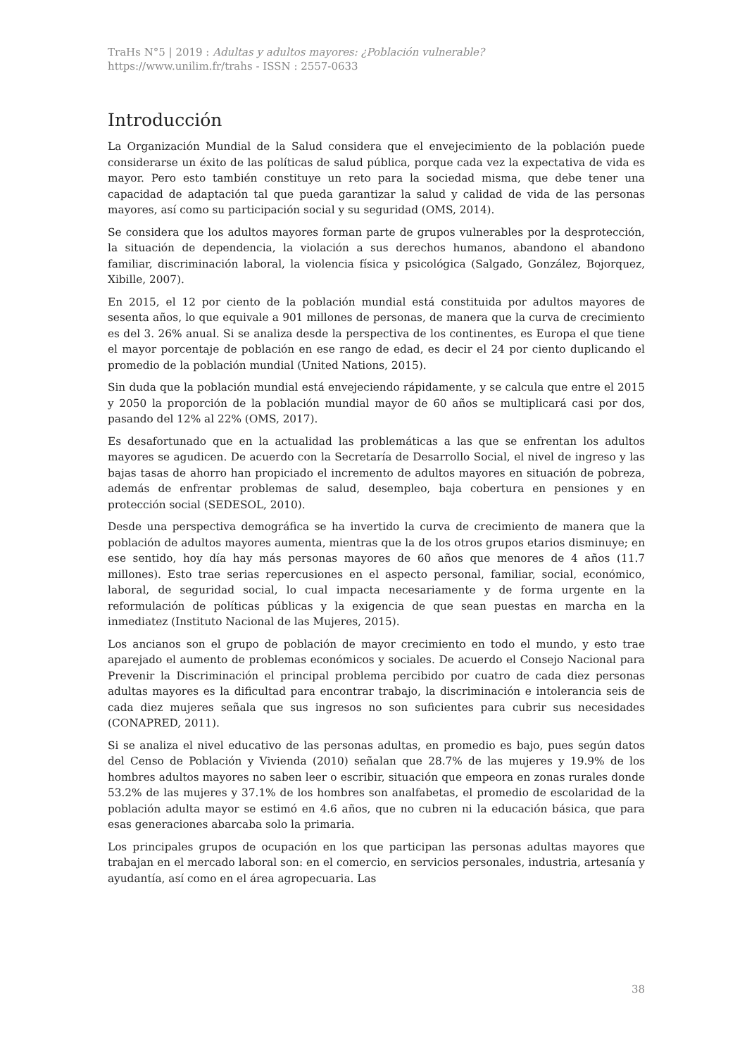TraHs N°5 | 2019 : Adultas y adultos mayores: ¿Población vulnerable?
https://www.unilim.fr/trahs - ISSN : 2557-0633
Introducción
La Organización Mundial de la Salud considera que el envejecimiento de la población puede considerarse un éxito de las políticas de salud pública, porque cada vez la expectativa de vida es mayor. Pero esto también constituye un reto para la sociedad misma, que debe tener una capacidad de adaptación tal que pueda garantizar la salud y calidad de vida de las personas mayores, así como su participación social y su seguridad (OMS, 2014).
Se considera que los adultos mayores forman parte de grupos vulnerables por la desprotección, la situación de dependencia, la violación a sus derechos humanos, abandono el abandono familiar, discriminación laboral, la violencia física y psicológica (Salgado, González, Bojorquez, Xibille, 2007).
En 2015, el 12 por ciento de la población mundial está constituida por adultos mayores de sesenta años, lo que equivale a 901 millones de personas, de manera que la curva de crecimiento es del 3. 26% anual. Si se analiza desde la perspectiva de los continentes, es Europa el que tiene el mayor porcentaje de población en ese rango de edad, es decir el 24 por ciento duplicando el promedio de la población mundial (United Nations, 2015).
Sin duda que la población mundial está envejeciendo rápidamente, y se calcula que entre el 2015 y 2050 la proporción de la población mundial mayor de 60 años se multiplicará casi por dos, pasando del 12% al 22% (OMS, 2017).
Es desafortunado que en la actualidad las problemáticas a las que se enfrentan los adultos mayores se agudicen. De acuerdo con la Secretaría de Desarrollo Social, el nivel de ingreso y las bajas tasas de ahorro han propiciado el incremento de adultos mayores en situación de pobreza, además de enfrentar problemas de salud, desempleo, baja cobertura en pensiones y en protección social (SEDESOL, 2010).
Desde una perspectiva demográfica se ha invertido la curva de crecimiento de manera que la población de adultos mayores aumenta, mientras que la de los otros grupos etarios disminuye; en ese sentido, hoy día hay más personas mayores de 60 años que menores de 4 años (11.7 millones). Esto trae serias repercusiones en el aspecto personal, familiar, social, económico, laboral, de seguridad social, lo cual impacta necesariamente y de forma urgente en la reformulación de políticas públicas y la exigencia de que sean puestas en marcha en la inmediatez (Instituto Nacional de las Mujeres, 2015).
Los ancianos son el grupo de población de mayor crecimiento en todo el mundo, y esto trae aparejado el aumento de problemas económicos y sociales. De acuerdo el Consejo Nacional para Prevenir la Discriminación el principal problema percibido por cuatro de cada diez personas adultas mayores es la dificultad para encontrar trabajo, la discriminación e intolerancia seis de cada diez mujeres señala que sus ingresos no son suficientes para cubrir sus necesidades (CONAPRED, 2011).
Si se analiza el nivel educativo de las personas adultas, en promedio es bajo, pues según datos del Censo de Población y Vivienda (2010) señalan que 28.7% de las mujeres y 19.9% de los hombres adultos mayores no saben leer o escribir, situación que empeora en zonas rurales donde 53.2% de las mujeres y 37.1% de los hombres son analfabetas, el promedio de escolaridad de la población adulta mayor se estimó en 4.6 años, que no cubren ni la educación básica, que para esas generaciones abarcaba solo la primaria.
Los principales grupos de ocupación en los que participan las personas adultas mayores que trabajan en el mercado laboral son: en el comercio, en servicios personales, industria, artesanía y ayudantía, así como en el área agropecuaria. Las
38